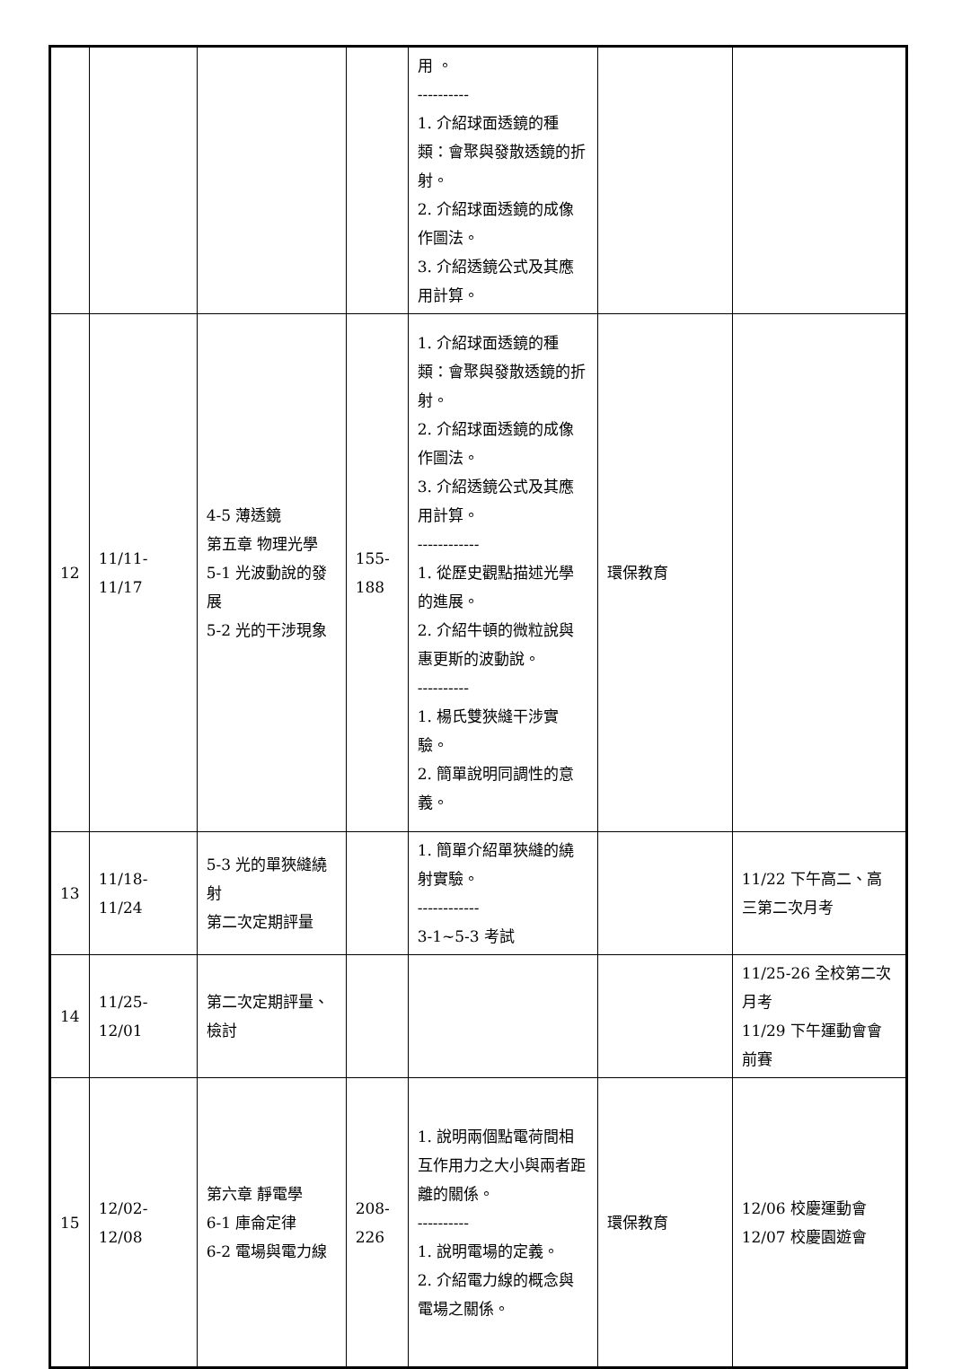| | | | | 用 。 ---------- 1. 介紹球面透鏡的種類：會聚與發散透鏡的折射。 2. 介紹球面透鏡的成像作圖法。 3. 介紹透鏡公式及其應用計算。 | | |
| 12 | 11/11-11/17 | 4-5 薄透鏡 第五章 物理光學 5-1 光波動說的發展 5-2 光的干涉現象 | 155-188 | 1. 介紹球面透鏡的種類：會聚與發散透鏡的折射。 2. 介紹球面透鏡的成像作圖法。 3. 介紹透鏡公式及其應用計算。 ------------ 1. 從歷史觀點描述光學的進展。 2. 介紹牛頓的微粒說與惠更斯的波動說。 ---------- 1. 楊氏雙狹縫干涉實驗。 2. 簡單說明同調性的意義。 | 環保教育 | |
| 13 | 11/18-11/24 | 5-3 光的單狹縫繞射 第二次定期評量 | | 1. 簡單介紹單狹縫的繞射實驗。 ------------ 3-1~5-3 考試 | | 11/22 下午高二、高三第二次月考 |
| 14 | 11/25-12/01 | 第二次定期評量、檢討 | | | | 11/25-26 全校第二次月考 11/29 下午運動會會前賽 |
| 15 | 12/02-12/08 | 第六章 靜電學 6-1 庫侖定律 6-2 電場與電力線 | 208-226 | 1. 說明兩個點電荷間相互作用力之大小與兩者距離的關係。 ---------- 1. 說明電場的定義。 2. 介紹電力線的概念與電場之關係。 | 環保教育 | 12/06 校慶運動會 12/07 校慶園遊會 |